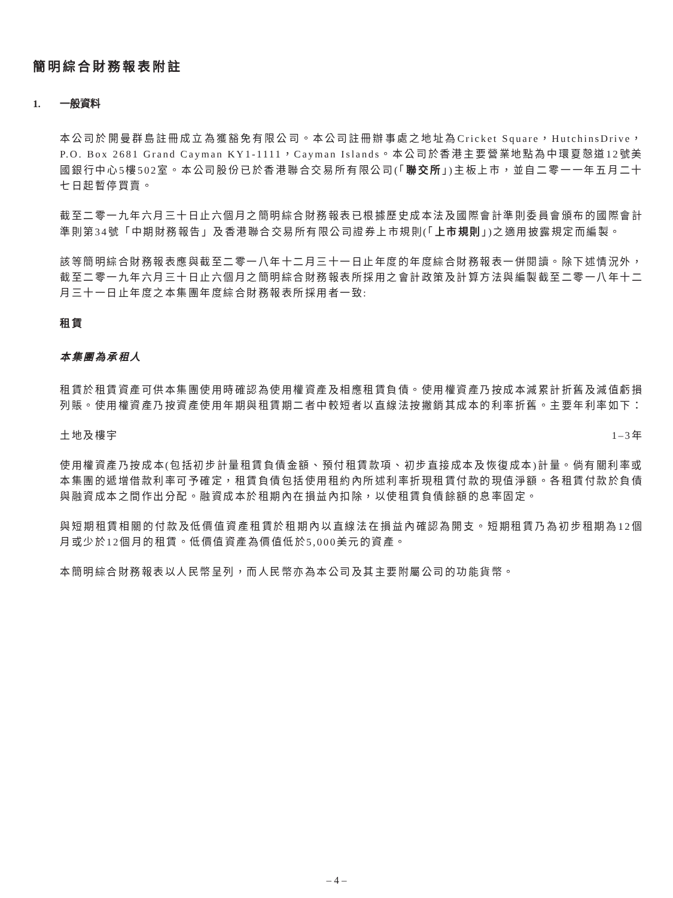簡明綜合財務報表附註
1. 一般資料
本公司於開曼群島註冊成立為獲豁免有限公司。本公司註冊辦事處之地址為Cricket Square，HutchinsDrive，P.O. Box 2681 Grand Cayman KY1-1111，Cayman Islands。本公司於香港主要營業地點為中環夏慤道12號美國銀行中心5樓502室。本公司股份已於香港聯合交易所有限公司(「聯交所」)主板上市，並自二零一一年五月二十七日起暫停買賣。
截至二零一九年六月三十日止六個月之簡明綜合財務報表已根據歷史成本法及國際會計準則委員會頒布的國際會計準則第34號「中期財務報告」及香港聯合交易所有限公司證券上市規則(「上市規則」)之適用披露規定而編製。
該等簡明綜合財務報表應與截至二零一八年十二月三十一日止年度的年度綜合財務報表一併閱讀。除下述情況外，截至二零一九年六月三十日止六個月之簡明綜合財務報表所採用之會計政策及計算方法與編製截至二零一八年十二月三十一日止年度之本集團年度綜合財務報表所採用者一致:
租賃
本集團為承租人
租賃於租賃資產可供本集團使用時確認為使用權資產及相應租賃負債。使用權資產乃按成本減累計折舊及減值虧損列賬。使用權資產乃按資產使用年期與租賃期二者中較短者以直線法按撇銷其成本的利率折舊。主要年利率如下：
土地及樓宇 1–3年
使用權資產乃按成本(包括初步計量租賃負債金額、預付租賃款項、初步直接成本及恢復成本)計量。倘有關利率或本集團的遞增借款利率可予確定，租賃負債包括使用租約內所述利率折現租賃付款的現值淨額。各租賃付款於負債與融資成本之間作出分配。融資成本於租期內在損益內扣除，以使租賃負債餘額的息率固定。
與短期租賃相關的付款及低價值資產租賃於租期內以直線法在損益內確認為開支。短期租賃乃為初步租期為12個月或少於12個月的租賃。低價值資產為價值低於5,000美元的資產。
本簡明綜合財務報表以人民幣呈列，而人民幣亦為本公司及其主要附屬公司的功能貨幣。
– 4 –